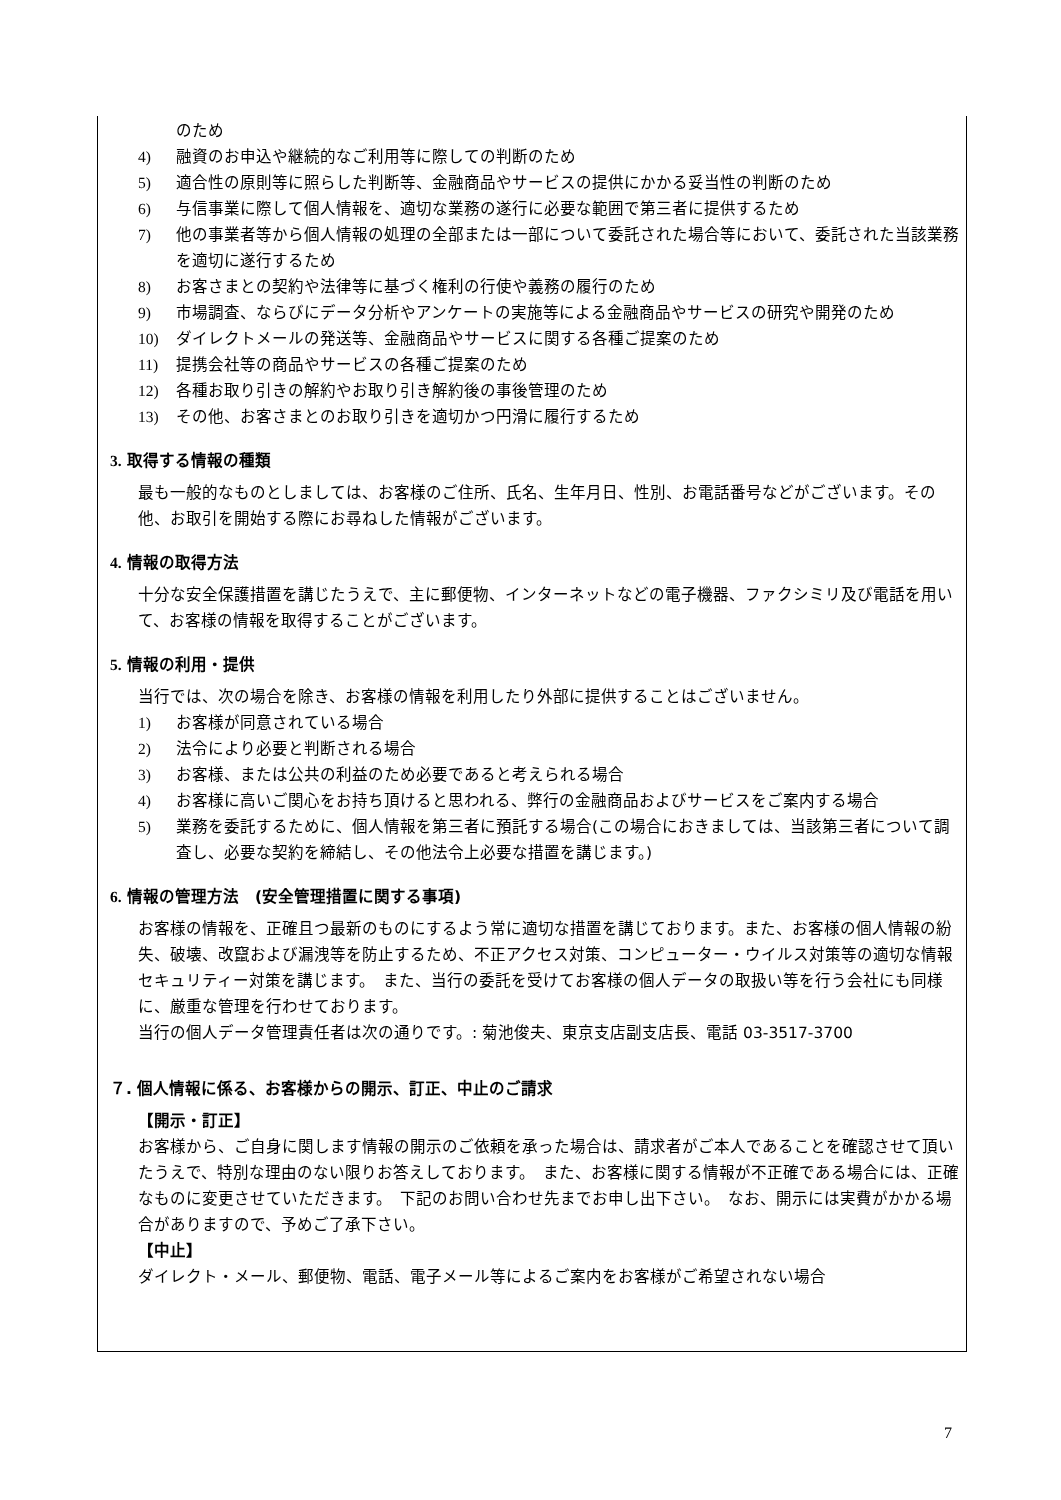のため
4) 融資のお申込や継続的なご利用等に際しての判断のため
5) 適合性の原則等に照らした判断等、金融商品やサービスの提供にかかる妥当性の判断のため
6) 与信事業に際して個人情報を、適切な業務の遂行に必要な範囲で第三者に提供するため
7) 他の事業者等から個人情報の処理の全部または一部について委託された場合等において、委託された当該業務を適切に遂行するため
8) お客さまとの契約や法律等に基づく権利の行使や義務の履行のため
9) 市場調査、ならびにデータ分析やアンケートの実施等による金融商品やサービスの研究や開発のため
10) ダイレクトメールの発送等、金融商品やサービスに関する各種ご提案のため
11) 提携会社等の商品やサービスの各種ご提案のため
12) 各種お取り引きの解約やお取り引き解約後の事後管理のため
13) その他、お客さまとのお取り引きを適切かつ円滑に履行するため
3. 取得する情報の種類
最も一般的なものとしましては、お客様のご住所、氏名、生年月日、性別、お電話番号などがございます。その他、お取引を開始する際にお尋ねした情報がございます。
4. 情報の取得方法
十分な安全保護措置を講じたうえで、主に郵便物、インターネットなどの電子機器、ファクシミリ及び電話を用いて、お客様の情報を取得することがございます。
5. 情報の利用・提供
当行では、次の場合を除き、お客様の情報を利用したり外部に提供することはございません。
1) お客様が同意されている場合
2) 法令により必要と判断される場合
3) お客様、または公共の利益のため必要であると考えられる場合
4) お客様に高いご関心をお持ち頂けると思われる、弊行の金融商品およびサービスをご案内する場合
5) 業務を委託するために、個人情報を第三者に預託する場合(この場合におきましては、当該第三者について調査し、必要な契約を締結し、その他法令上必要な措置を講じます。)
6. 情報の管理方法　(安全管理措置に関する事項)
お客様の情報を、正確且つ最新のものにするよう常に適切な措置を講じております。また、お客様の個人情報の紛失、破壊、改竄および漏洩等を防止するため、不正アクセス対策、コンピューター・ウイルス対策等の適切な情報セキュリティー対策を講じます。　また、当行の委託を受けてお客様の個人データの取扱い等を行う会社にも同様に、厳重な管理を行わせております。
当行の個人データ管理責任者は次の通りです。: 菊池俊夫、東京支店副支店長、電話 03-3517-3700
７. 個人情報に係る、お客様からの開示、訂正、中止のご請求
【開示・訂正】
お客様から、ご自身に関します情報の開示のご依頼を承った場合は、請求者がご本人であることを確認させて頂いたうえで、特別な理由のない限りお答えしております。　また、お客様に関する情報が不正確である場合には、正確なものに変更させていただきます。　下記のお問い合わせ先までお申し出下さい。　なお、開示には実費がかかる場合がありますので、予めご了承下さい。
【中止】
ダイレクト・メール、郵便物、電話、電子メール等によるご案内をお客様がご希望されない場合
7